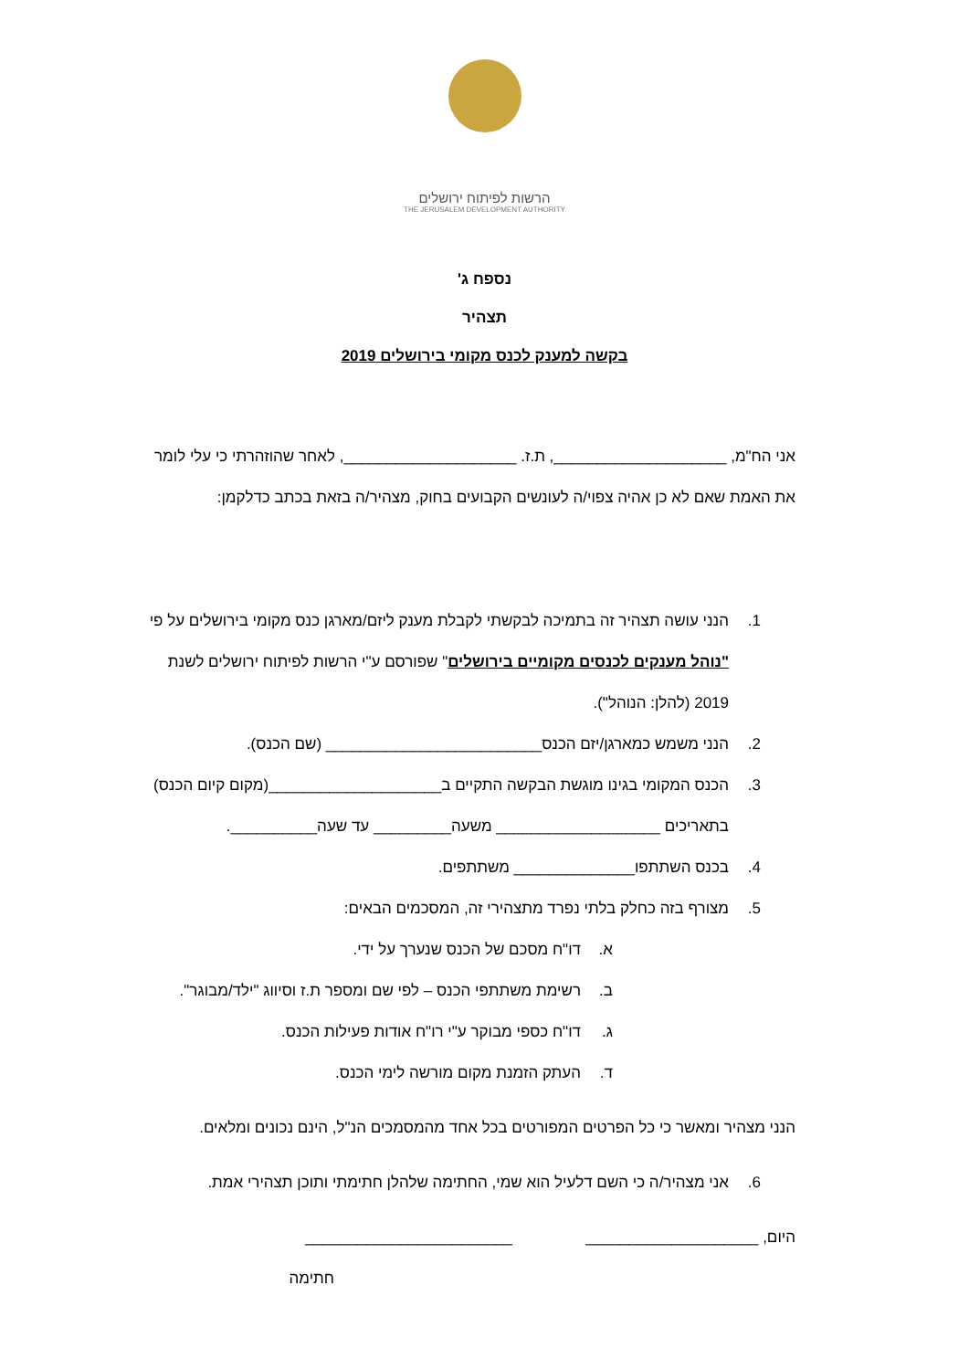הרשות לפיתוח ירושלים
THE JERUSALEM DEVELOPMENT AUTHORITY
נספח ג'
תצהיר
בקשה למענק לכנס מקומי בירושלים 2019
אני הח"מ, ____________________, ת.ז. ____________________, לאחר שהוזהרתי כי עלי לומר את האמת שאם לא כן אהיה צפוי/ה לעונשים הקבועים בחוק, מצהיר/ה בזאת בכתב כדלקמן:
1. הנני עושה תצהיר זה בתמיכה לבקשתי לקבלת מענק ליזם/מארגן כנס מקומי בירושלים על פי "נוהל מענקים לכנסים מקומיים בירושלים" שפורסם ע"י הרשות לפיתוח ירושלים לשנת 2019 (להלן: הנוהל").
2. הנני משמש כמארגן/יזם הכנס_________________________ (שם הכנס).
3. הכנס המקומי בגינו מוגשת הבקשה התקיים ב____________________(מקום קיום הכנס) בתאריכים ___________________ משעה_________ עד שעה__________.
4. בכנס השתתפו______________ משתתפים.
5. מצורף בזה כחלק בלתי נפרד מתצהירי זה, המסכמים הבאים:
א. דו"ח מסכם של הכנס שנערך על ידי.
ב. רשימת משתתפי הכנס – לפי שם ומספר ת.ז וסיווג "ילד/מבוגר".
ג. דו"ח כספי מבוקר ע"י רו"ח אודות פעילות הכנס.
ד. העתק הזמנת מקום מורשה לימי הכנס.
הנני מצהיר ומאשר כי כל הפרטים המפורטים בכל אחד מהמסמכים הנ"ל, הינם נכונים ומלאים.
6. אני מצהיר/ה כי השם דלעיל הוא שמי, החתימה שלהלן חתימתי ותוכן תצהירי אמת.
היום, ____________________ ________________________
חתימה